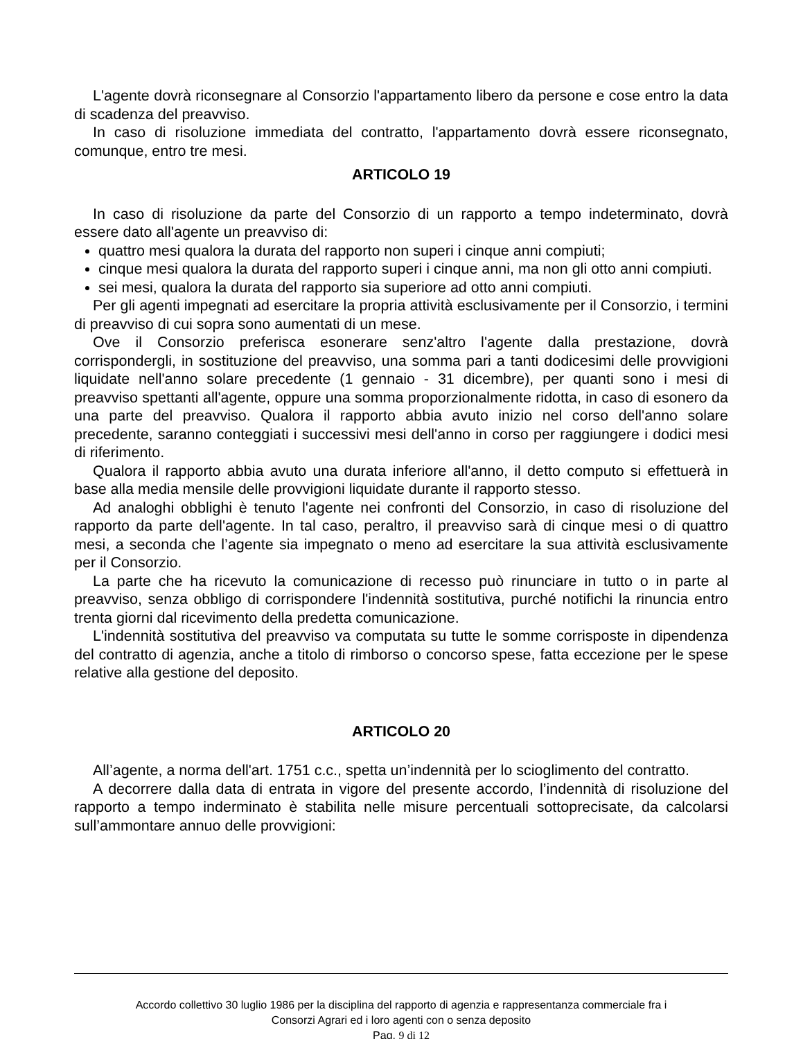L'agente dovrà riconsegnare al Consorzio l'appartamento libero da persone e cose entro la data di scadenza del preavviso.
In caso di risoluzione immediata del contratto, l'appartamento dovrà essere riconsegnato, comunque, entro tre mesi.
ARTICOLO 19
In caso di risoluzione da parte del Consorzio di un rapporto a tempo indeterminato, dovrà essere dato all'agente un preavviso di:
quattro mesi qualora la durata del rapporto non superi i cinque anni compiuti;
cinque mesi qualora la durata del rapporto superi i cinque anni, ma non gli otto anni compiuti.
sei mesi, qualora la durata del rapporto sia superiore ad otto anni compiuti.
Per gli agenti impegnati ad esercitare la propria attività esclusivamente per il Consorzio, i termini di preavviso di cui sopra sono aumentati di un mese.
Ove il Consorzio preferisca esonerare senz'altro l'agente dalla prestazione, dovrà corrispondergli, in sostituzione del preavviso, una somma pari a tanti dodicesimi delle provvigioni liquidate nell'anno solare precedente (1 gennaio - 31 dicembre), per quanti sono i mesi di preavviso spettanti all'agente, oppure una somma proporzionalmente ridotta, in caso di esonero da una parte del preavviso. Qualora il rapporto abbia avuto inizio nel corso dell'anno solare precedente, saranno conteggiati i successivi mesi dell'anno in corso per raggiungere i dodici mesi di riferimento.
Qualora il rapporto abbia avuto una durata inferiore all'anno, il detto computo si effettuerà in base alla media mensile delle provvigioni liquidate durante il rapporto stesso.
Ad analoghi obblighi è tenuto l'agente nei confronti del Consorzio, in caso di risoluzione del rapporto da parte dell'agente. In tal caso, peraltro, il preavviso sarà di cinque mesi o di quattro mesi, a seconda che l’agente sia impegnato o meno ad esercitare la sua attività esclusivamente per il Consorzio.
La parte che ha ricevuto la comunicazione di recesso può rinunciare in tutto o in parte al preavviso, senza obbligo di corrispondere l'indennità sostitutiva, purché notifichi la rinuncia entro trenta giorni dal ricevimento della predetta comunicazione.
L'indennità sostitutiva del preavviso va computata su tutte le somme corrisposte in dipendenza del contratto di agenzia, anche a titolo di rimborso o concorso spese, fatta eccezione per le spese relative alla gestione del deposito.
ARTICOLO 20
All’agente, a norma dell'art. 1751 c.c., spetta un’indennità per lo scioglimento del contratto.
A decorrere dalla data di entrata in vigore del presente accordo, l’indennità di risoluzione del rapporto a tempo inderminato è stabilita nelle misure percentuali sottoprecisate, da calcolarsi sull’ammontare annuo delle provvigioni:
Accordo collettivo 30 luglio 1986 per la disciplina del rapporto di agenzia e rappresentanza commerciale fra i
Consorzi Agrari ed i loro agenti con o senza deposito
Pag. 9 di 12